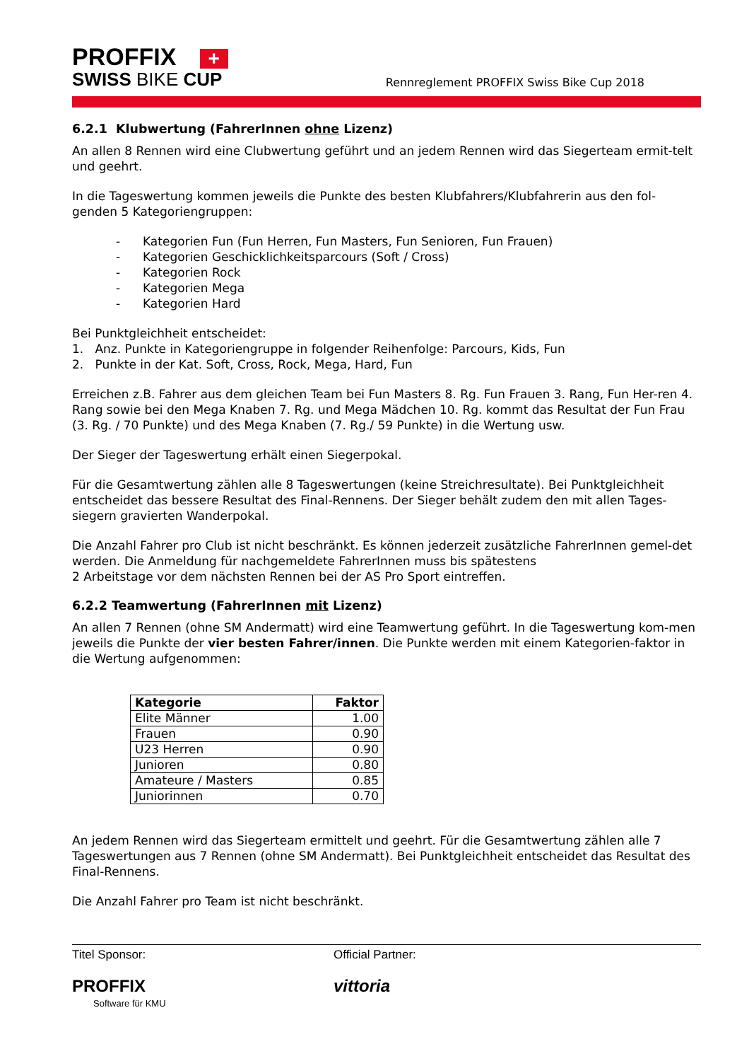PROFFIX +
SWISS BIKE CUP
Rennreglement PROFFIX Swiss Bike Cup 2018
6.2.1 Klubwertung (FahrerInnen ohne Lizenz)
An allen 8 Rennen wird eine Clubwertung geführt und an jedem Rennen wird das Siegerteam ermit-telt und geehrt.
In die Tageswertung kommen jeweils die Punkte des besten Klubfahrers/Klubfahrerin aus den fol-genden 5 Kategoriengruppen:
- Kategorien Fun (Fun Herren, Fun Masters, Fun Senioren, Fun Frauen)
- Kategorien Geschicklichkeitsparcours (Soft / Cross)
- Kategorien Rock
- Kategorien Mega
- Kategorien Hard
Bei Punktgleichheit entscheidet:
1. Anz. Punkte in Kategoriengruppe in folgender Reihenfolge: Parcours, Kids, Fun
2. Punkte in der Kat. Soft, Cross, Rock, Mega, Hard, Fun
Erreichen z.B. Fahrer aus dem gleichen Team bei Fun Masters 8. Rg. Fun Frauen 3. Rang, Fun Her-ren 4. Rang sowie bei den Mega Knaben 7. Rg. und Mega Mädchen 10. Rg. kommt das Resultat der Fun Frau (3. Rg. / 70 Punkte) und des Mega Knaben (7. Rg./ 59 Punkte) in die Wertung usw.
Der Sieger der Tageswertung erhält einen Siegerpokal.
Für die Gesamtwertung zählen alle 8 Tageswertungen (keine Streichresultate). Bei Punktgleichheit entscheidet das bessere Resultat des Final-Rennens. Der Sieger behält zudem den mit allen Tages-siegern gravierten Wanderpokal.
Die Anzahl Fahrer pro Club ist nicht beschränkt. Es können jederzeit zusätzliche FahrerInnen gemel-det werden. Die Anmeldung für nachgemeldete FahrerInnen muss bis spätestens
2 Arbeitstage vor dem nächsten Rennen bei der AS Pro Sport eintreffen.
6.2.2 Teamwertung (FahrerInnen mit Lizenz)
An allen 7 Rennen (ohne SM Andermatt) wird eine Teamwertung geführt. In die Tageswertung kom-men jeweils die Punkte der vier besten Fahrer/innen. Die Punkte werden mit einem Kategorien-faktor in die Wertung aufgenommen:
| Kategorie | Faktor |
| --- | --- |
| Elite Männer | 1.00 |
| Frauen | 0.90 |
| U23 Herren | 0.90 |
| Junioren | 0.80 |
| Amateure / Masters | 0.85 |
| Juniorinnen | 0.70 |
An jedem Rennen wird das Siegerteam ermittelt und geehrt. Für die Gesamtwertung zählen alle 7 Tageswertungen aus 7 Rennen (ohne SM Andermatt). Bei Punktgleichheit entscheidet das Resultat des Final-Rennens.
Die Anzahl Fahrer pro Team ist nicht beschränkt.
Titel Sponsor:
PROFFIX
Software für KMU
Official Partner:
vittoria